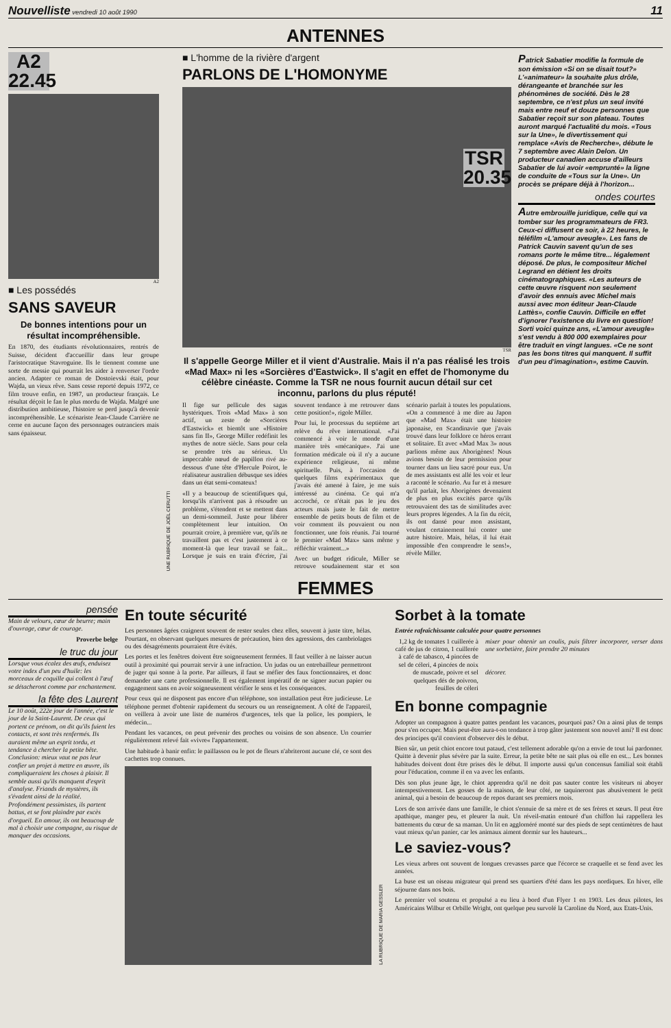Nouvelliste vendredi 10 août 1990 11
ANTENNES
A2 22.45
A2
■ Les possédés
SANS SAVEUR
De bonnes intentions pour un résultat incompréhensible.
En 1870, des étudiants révolutionnaires, rentrés de Suisse, décident d'accueillir dans leur groupe l'aristocratique Stavroguine. Ils le tiennent comme une sorte de messie qui pourrait les aider à renverser l'ordre ancien. Adapter ce roman de Dostoievski était, pour Wajda, un vieux rêve. Sans cesse reporté depuis 1972, ce film trouve enfin, en 1987, un producteur français. Le résultat déçoit le fan le plus mordu de Wajda. Malgré une distribution ambitieuse, l'histoire se perd jusqu'à devenir incompréhensible. Le scénariste Jean-Claude Carrière ne cerne en aucune façon des personnages outranciers mais sans épaisseur.
UNE RUBRIQUE DE JOËL CERUTTI
■ L'homme de la rivière d'argent
PARLONS DE L'HOMONYME
TSR 20.35
TSR
Il s'appelle George Miller et il vient d'Australie. Mais il n'a pas réalisé les trois «Mad Max» ni les «Sorcières d'Eastwick». Il s'agit en effet de l'homonyme du célèbre cinéaste. Comme la TSR ne nous fournit aucun détail sur cet inconnu, parlons du plus réputé!
Il fige sur pellicule des sagas hystériques. Trois «Mad Max» à son actif, un zeste de «Sorcières d'Eastwick» et bientôt une «Histoire sans fin II», George Miller redéfinit les mythes de notre siècle. Sans pour cela se prendre très au sérieux. Un impeccable nœud de papillon rivé au-dessous d'une tête d'Hercule Poirot, le réalisateur australien débusque ses idées dans un état semi-comateux!
«Il y a beaucoup de scientifiques qui, lorsqu'ils n'arrivent pas à résoudre un problème, s'étendent et se mettent dans un demi-sommeil. Juste pour libérer complètement leur intuition. On pourrait croire, à première vue, qu'ils ne travaillent pas et c'est justement à ce moment-là que leur travail se fait... Lorsque je suis en train d'écrire, j'ai souvent tendance à me retrouver dans cette position!», rigole Miller.
Pour lui, le processus du septième art relève du rêve international. «J'ai commencé à voir le monde d'une manière très «mécanique». J'ai une formation médicale où il n'y a aucune expérience religieuse, ni même spirituelle. Puis, à l'occasion de quelques films expérimentaux que j'avais été amené à faire, je me suis intéressé au cinéma. Ce qui m'a accroché, ce n'était pas le jeu des acteurs mais juste le fait de mettre ensemble de petits bouts de film et de voir comment ils pouvaient ou non fonctionner, une fois réunis. J'ai tourné le premier «Mad Max» sans même y réfléchir vraiment...»
Avec un budget ridicule, Miller se retrouve soudainement star et son scénario parlait à toutes les populations. «On a commencé à me dire au Japon que «Mad Max» était une histoire japonaise, en Scandinavie que j'avais trouvé dans leur folklore ce héros errant et solitaire. Et avec «Mad Max 3» nous parlions même aux Aborigènes! Nous avions besoin de leur permission pour tourner dans un lieu sacré pour eux. Un de mes assistants est allé les voir et leur a raconté le scénario. Au fur et à mesure qu'il parlait, les Aborigènes devenaient de plus en plus excités parce qu'ils retrouvaient des tas de similitudes avec leurs propres légendes. A la fin du récit, ils ont dansé pour mon assistant, voulant certainement lui conter une autre histoire. Mais, hélas, il lui était impossible d'en comprendre le sens!», révèle Miller.
Patrick Sabatier modifie la formule de son émission «Si on se disait tout?» L'«animateur» la souhaite plus drôle, dérangeante et branchée sur les phénomènes de société. Dès le 28 septembre, ce n'est plus un seul invité mais entre neuf et douze personnes que Sabatier reçoit sur son plateau. Toutes auront marqué l'actualité du mois. «Tous sur la Une», le divertissement qui remplace «Avis de Recherche», débute le 7 septembre avec Alain Delon. Un producteur canadien accuse d'ailleurs Sabatier de lui avoir «emprunté» la ligne de conduite de «Tous sur la Une». Un procès se prépare déjà à l'horizon...
ondes courtes
Autre embrouille juridique, celle qui va tomber sur les programmateurs de FR3. Ceux-ci diffusent ce soir, à 22 heures, le téléfilm «L'amour aveugle». Les fans de Patrick Cauvin savent qu'un de ses romans porte le même titre... légalement déposé. De plus, le compositeur Michel Legrand en détient les droits cinématographiques. «Les auteurs de cette œuvre risquent non seulement d'avoir des ennuis avec Michel mais aussi avec mon éditeur Jean-Claude Lattès», confie Cauvin. Difficile en effet d'ignorer l'existence du livre en question! Sorti voici quinze ans, «L'amour aveugle» s'est vendu à 800 000 exemplaires pour être traduit en vingt langues. «Ce ne sont pas les bons titres qui manquent. Il suffit d'un peu d'imagination», estime Cauvin.
FEMMES
pensée
Main de velours, cœur de beurre; main d'ouvrage, cœur de courage.
Proverbe belge
le truc du jour
Lorsque vous écalez des œufs, enduisez votre index d'un peu d'huile: les morceaux de coquille qui collent à l'œuf se détacheront comme par enchantement.
la fête des Laurent
Le 10 août, 222e jour de l'année, c'est le jour de la Saint-Laurent. De ceux qui portent ce prénom, on dit qu'ils fuient les contacts, et sont très renfermés. Ils auraient même un esprit tordu, et tendance à chercher la petite bête. Conclusion: mieux vaut ne pas leur confier un projet à mettre en œuvre, ils compliqueraient les choses à plaisir. Il semble aussi qu'ils manquent d'esprit d'analyse. Friands de mystères, ils s'évadent ainsi de la réalité. Profondément pessimistes, ils partent battus, et se font plaindre par excès d'orgueil. En amour, ils ont beaucoup de mal à choisir une compagne, au risque de manquer des occasions.
En toute sécurité
Les personnes âgées craignent souvent de rester seules chez elles, souvent à juste titre, hélas. Pourtant, en observant quelques mesures de précaution, bien des agressions, des cambriolages ou des désagréments pourraient être évités.
Les portes et les fenêtres doivent être soigneusement fermées. Il faut veiller à ne laisser aucun outil à proximité qui pourrait servir à une infraction. Un judas ou un entrebailleur permettront de juger qui sonne à la porte. Par ailleurs, il faut se méfier des faux fonctionnaires, et donc demander une carte professionnelle. Il est également impératif de ne signer aucun papier ou engagement sans en avoir soigneusement vérifier le sens et les conséquences.
Pour ceux qui ne disposent pas encore d'un téléphone, son installation peut être judicieuse. Le téléphone permet d'obtenir rapidement du secours ou un renseignement. A côté de l'appareil, on veillera à avoir une liste de numéros d'urgences, tels que la police, les pompiers, le médecin...
Pendant les vacances, on peut prévenir des proches ou voisins de son absence. Un courrier régulièrement relevé fait «vivre« l'appartement.
Une habitude à banir enfin: le paillasson ou le pot de fleurs n'abriteront aucune clé, ce sont des cachettes trop connues.
LA RUBRIQUE DE MARIA GESSLER
Sorbet à la tomate
Entrée rafraîchissante calculée pour quatre personnes
1,2 kg de tomates 1 cuillerée à café de jus de citron, 1 cuillerée à café de tabasco, 4 pincées de sel de céleri, 4 pincées de noix de muscade, poivre et sel quelques dés de poivron, feuilles de céleri
mixer pour obtenir un coulis, puis filtrer incorporer, verser dans une sorbetière, faire prendre 20 minutes
décorer.
En bonne compagnie
Adopter un compagnon à quatre pattes pendant les vacances, pourquoi pas? On a ainsi plus de temps pour s'en occuper. Mais peut-être aura-t-on tendance à trop gâter justement son nouvel ami? Il est donc des principes qu'il convient d'observer dès le début.
Bien sûr, un petit chiot encore tout pataud, c'est tellement adorable qu'on a envie de tout lui pardonner. Quitte à devenir plus sévère par la suite. Erreur, la petite bête ne sait plus où elle en est... Les bonnes habitudes doivent dont être prises dès le début. Il importe aussi qu'un concensus familial soit établi pour l'éducation, comme il en va avec les enfants.
Dès son plus jeune âge, le chiot apprendra qu'il ne doit pas sauter contre les visiteurs ni aboyer intempestivement. Les gosses de la maison, de leur côté, ne taquineront pas abusivement le petit animal, qui a besoin de beaucoup de repos durant ses premiers mois.
Lors de son arrivée dans une famille, le chiot s'ennuie de sa mère et de ses frères et sœurs. Il peut être apathique, manger peu, et pleurer la nuit. Un réveil-matin entouré d'un chiffon lui rappellera les battements du cœur de sa maman. Un lit en aggloméré monté sur des pieds de sept centimètres de haut vaut mieux qu'un panier, car les animaux aiment dormir sur les hauteurs...
Le saviez-vous?
Les vieux arbres ont souvent de longues crevasses parce que l'écorce se craquelle et se fend avec les années.
La buse est un oiseau migrateur qui prend ses quartiers d'été dans les pays nordiques. En hiver, elle séjourne dans nos bois.
Le premier vol soutenu et propulsé a eu lieu à bord d'un Flyer 1 en 1903. Les deux pilotes, les Américains Wilbur et Orbille Wright, ont quelque peu survolé la Caroline du Nord, aux Etats-Unis.